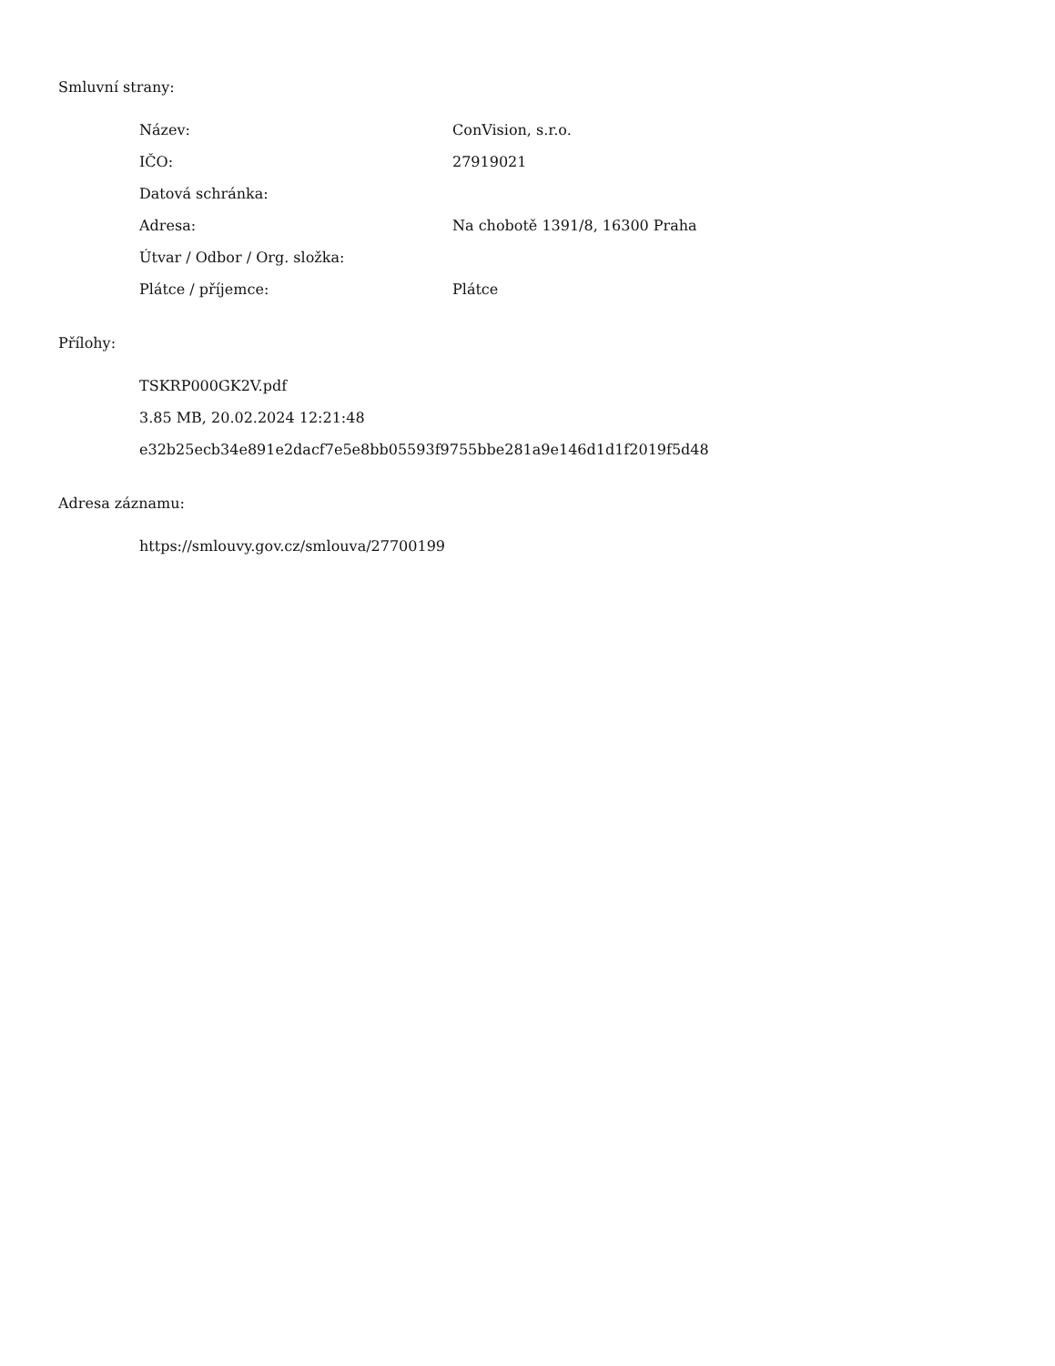Smluvní strany:
| Název: | ConVision, s.r.o. |
| IČO: | 27919021 |
| Datová schránka: | |
| Adresa: | Na chobotě 1391/8, 16300 Praha |
| Útvar / Odbor / Org. složka: | |
| Plátce / příjemce: | Plátce |
Přílohy:
TSKRP000GK2V.pdf
3.85 MB, 20.02.2024 12:21:48
e32b25ecb34e891e2dacf7e5e8bb05593f9755bbe281a9e146d1d1f2019f5d48
Adresa záznamu:
https://smlouvy.gov.cz/smlouva/27700199